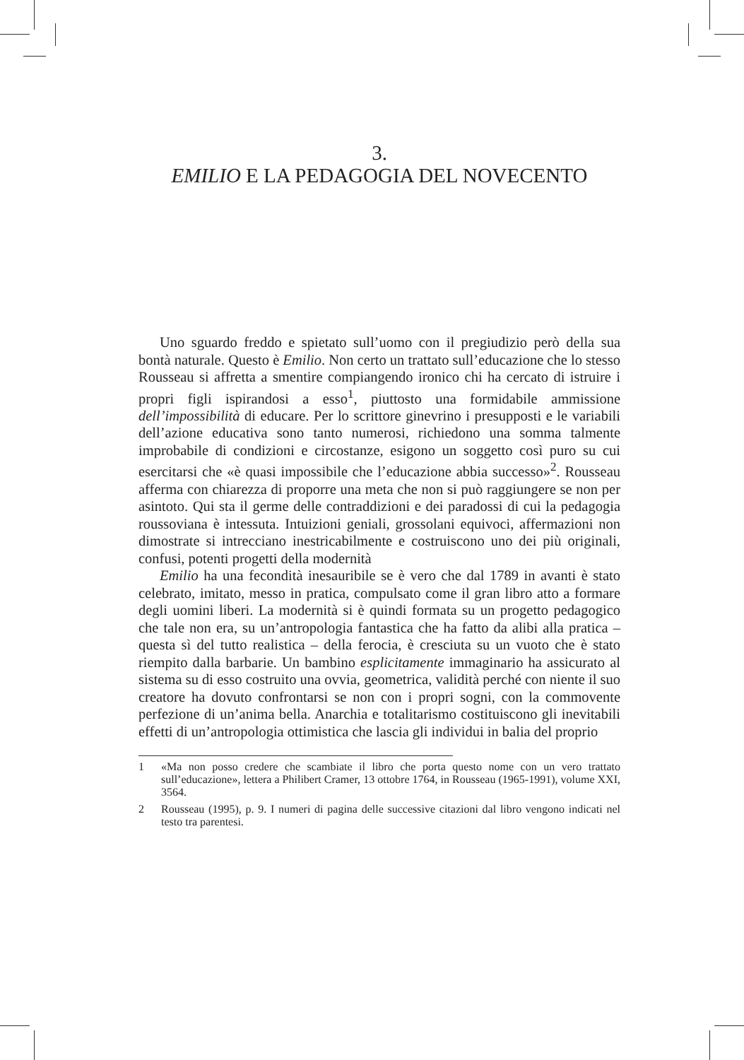3.
EMILIO E LA PEDAGOGIA DEL NOVECENTO
Uno sguardo freddo e spietato sull’uomo con il pregiudizio però della sua bontà naturale. Questo è Emilio. Non certo un trattato sull’educazione che lo stesso Rousseau si affretta a smentire compiangendo ironico chi ha cercato di istruire i propri figli ispirandosi a esso<sup>1</sup>, piuttosto una formidabile ammissione dell’impossibilità di educare. Per lo scrittore ginevrino i presupposti e le variabili dell’azione educativa sono tanto numerosi, richiedono una somma talmente improbabile di condizioni e circostanze, esigono un soggetto così puro su cui esercitarsi che «è quasi impossibile che l’educazione abbia successo»<sup>2</sup>. Rousseau afferma con chiarezza di proporre una meta che non si può raggiungere se non per asintoto. Qui sta il germe delle contraddizioni e dei paradossi di cui la pedagogia roussoviana è intessuta. Intuizioni geniali, grossolani equivoci, affermazioni non dimostrate si intrecciano inestricabilmente e costruiscono uno dei più originali, confusi, potenti progetti della modernità
Emilio ha una fecondità inesauribile se è vero che dal 1789 in avanti è stato celebrato, imitato, messo in pratica, compulsato come il gran libro atto a formare degli uomini liberi. La modernità si è quindi formata su un progetto pedagogico che tale non era, su un’antropologia fantastica che ha fatto da alibi alla pratica – questa sì del tutto realistica – della ferocia, è cresciuta su un vuoto che è stato riempito dalla barbarie. Un bambino esplicitamente immaginario ha assicurato al sistema su di esso costruito una ovvia, geometrica, validità perché con niente il suo creatore ha dovuto confrontarsi se non con i propri sogni, con la commovente perfezione di un’anima bella. Anarchia e totalitarismo costituiscono gli inevitabili effetti di un’antropologia ottimistica che lascia gli individui in balia del proprio
1 «Ma non posso credere che scambiate il libro che porta questo nome con un vero trattato sull’educazione», lettera a Philibert Cramer, 13 ottobre 1764, in Rousseau (1965-1991), volume XXI, 3564.
2 Rousseau (1995), p. 9. I numeri di pagina delle successive citazioni dal libro vengono indicati nel testo tra parentesi.